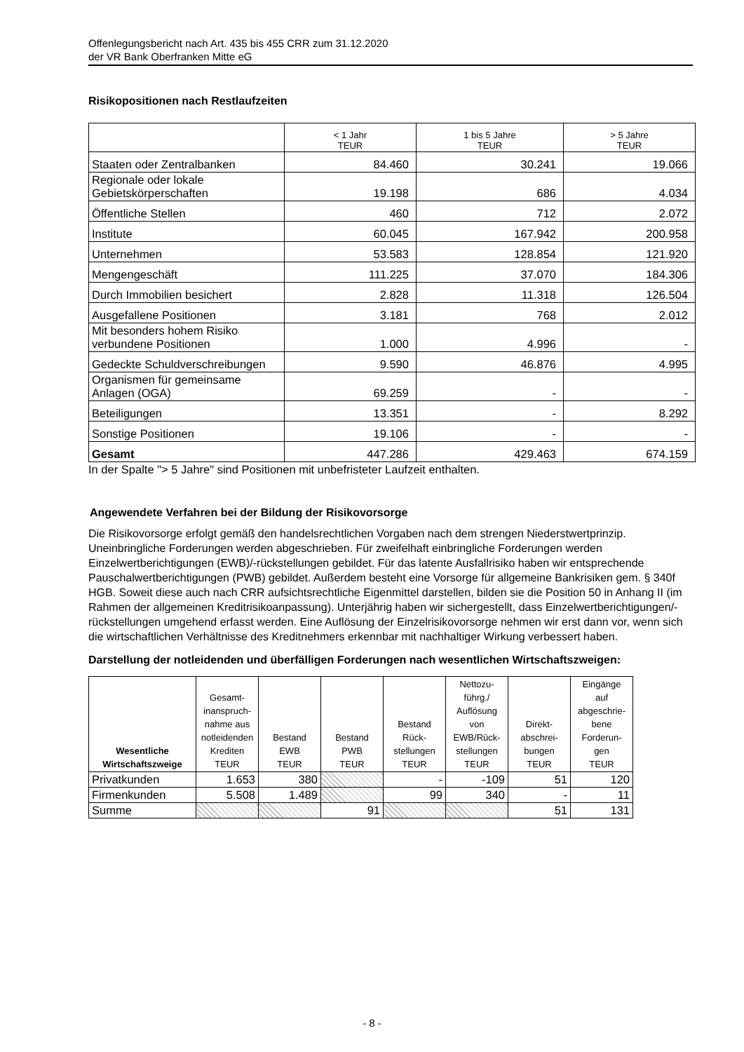Offenlegungsbericht nach Art. 435 bis 455 CRR zum 31.12.2020
der VR Bank Oberfranken Mitte eG
Risikopositionen nach Restlaufzeiten
| | < 1 Jahr TEUR | 1 bis 5 Jahre TEUR | > 5 Jahre TEUR |
| --- | --- | --- | --- |
| Staaten oder Zentralbanken | 84.460 | 30.241 | 19.066 |
| Regionale oder lokale Gebietskörperschaften | 19.198 | 686 | 4.034 |
| Öffentliche Stellen | 460 | 712 | 2.072 |
| Institute | 60.045 | 167.942 | 200.958 |
| Unternehmen | 53.583 | 128.854 | 121.920 |
| Mengengeschäft | 111.225 | 37.070 | 184.306 |
| Durch Immobilien besichert | 2.828 | 11.318 | 126.504 |
| Ausgefallene Positionen | 3.181 | 768 | 2.012 |
| Mit besonders hohem Risiko verbundene Positionen | 1.000 | 4.996 | - |
| Gedeckte Schuldverschreibungen | 9.590 | 46.876 | 4.995 |
| Organismen für gemeinsame Anlagen (OGA) | 69.259 | - | - |
| Beteiligungen | 13.351 | - | 8.292 |
| Sonstige Positionen | 19.106 | - | - |
| Gesamt | 447.286 | 429.463 | 674.159 |
In der Spalte "> 5 Jahre" sind Positionen mit unbefristeter Laufzeit enthalten.
Angewendete Verfahren bei der Bildung der Risikovorsorge
Die Risikovorsorge erfolgt gemäß den handelsrechtlichen Vorgaben nach dem strengen Niederstwertprinzip. Uneinbringliche Forderungen werden abgeschrieben. Für zweifelhaft einbringliche Forderungen werden Einzelwertberichtigungen (EWB)/-rückstellungen gebildet. Für das latente Ausfallrisiko haben wir entsprechende Pauschalwertberichtigungen (PWB) gebildet. Außerdem besteht eine Vorsorge für allgemeine Bankrisiken gem. § 340f HGB. Soweit diese auch nach CRR aufsichtsrechtliche Eigenmittel darstellen, bilden sie die Position 50 in Anhang II (im Rahmen der allgemeinen Kreditrisikoanpassung). Unterjährig haben wir sichergestellt, dass Einzelwertberichtigungen/-rückstellungen umgehend erfasst werden. Eine Auflösung der Einzelrisikovorsorge nehmen wir erst dann vor, wenn sich die wirtschaftlichen Verhältnisse des Kreditnehmers erkennbar mit nachhaltiger Wirkung verbessert haben.
Darstellung der notleidenden und überfälligen Forderungen nach wesentlichen Wirtschaftszweigen:
| Wesentliche Wirtschaftszweige | Gesamt- inanspruch- nahme aus notleidenden Krediten TEUR | Bestand EWB TEUR | Bestand PWB TEUR | Bestand Rück- stellungen TEUR | Nettozu- führg./ Auflösung von EWB/Rück- stellungen TEUR | Direkt- abschrei- bungen TEUR | Eingänge auf abgeschrie- bene Forderun- gen TEUR |
| --- | --- | --- | --- | --- | --- | --- | --- |
| Privatkunden | 1.653 | 380 | | - | -109 | 51 | 120 |
| Firmenkunden | 5.508 | 1.489 | | 99 | 340 | - | 11 |
| Summe | | | 91 | | | 51 | 131 |
- 8 -